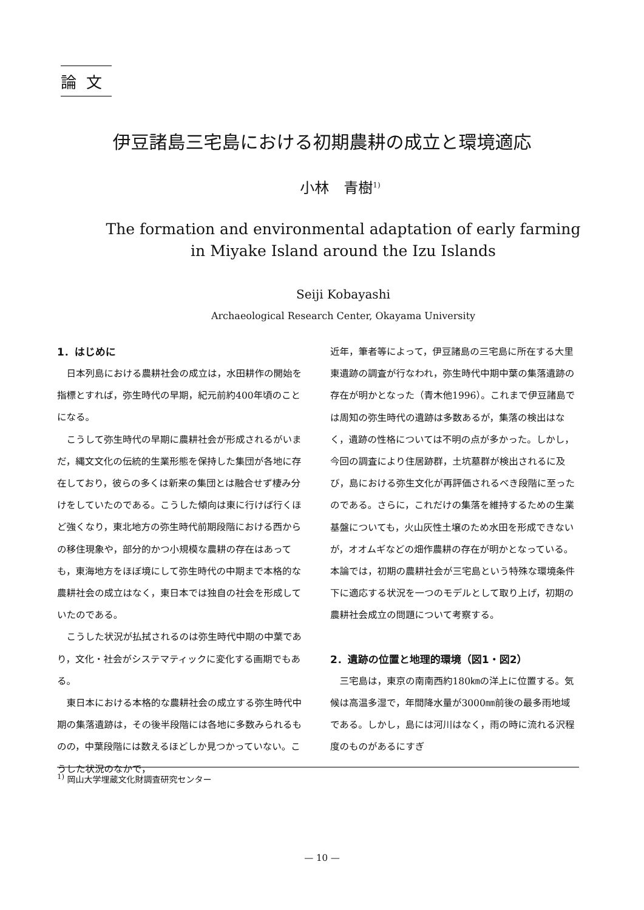論文
伊豆諸島三宅島における初期農耕の成立と環境適応
小林　青樹<sup>1)</sup>
The formation and environmental adaptation of early farming
in Miyake Island around the Izu Islands
Seiji Kobayashi
Archaeological Research Center, Okayama University
1．はじめに
日本列島における農耕社会の成立は，水田耕作の開始を指標とすれば，弥生時代の早期，紀元前約400年頃のことになる。
こうして弥生時代の早期に農耕社会が形成されるがいまだ，縄文文化の伝統的生業形態を保持した集団が各地に存在しており，彼らの多くは新来の集団とは融合せず棲み分けをしていたのである。こうした傾向は東に行けば行くほど強くなり，東北地方の弥生時代前期段階における西からの移住現象や，部分的かつ小規模な農耕の存在はあっても，東海地方をほぼ境にして弥生時代の中期まで本格的な農耕社会の成立はなく，東日本では独自の社会を形成していたのである。
こうした状況が払拭されるのは弥生時代中期の中葉であり，文化・社会がシステマティックに変化する画期でもある。
東日本における本格的な農耕社会の成立する弥生時代中期の集落遺跡は，その後半段階には各地に多数みられるものの，中葉段階には数えるほどしか見つかっていない。こうした状況のなかで，
近年，筆者等によって，伊豆諸島の三宅島に所在する大里東遺跡の調査が行なわれ，弥生時代中期中葉の集落遺跡の存在が明かとなった（青木他1996）。これまで伊豆諸島では周知の弥生時代の遺跡は多数あるが，集落の検出はなく，遺跡の性格については不明の点が多かった。しかし，今回の調査により住居跡群，土坑墓群が検出されるに及び，島における弥生文化が再評価されるべき段階に至ったのである。さらに，これだけの集落を維持するための生業基盤についても，火山灰性土壌のため水田を形成できないが，オオムギなどの畑作農耕の存在が明かとなっている。本論では，初期の農耕社会が三宅島という特殊な環境条件下に適応する状況を一つのモデルとして取り上げ，初期の農耕社会成立の問題について考察する。
2．遺跡の位置と地理的環境（図1・図2）
三宅島は，東京の南南西約180㎞の洋上に位置する。気候は高温多湿で，年間降水量が3000㎜前後の最多雨地域である。しかし，島には河川はなく，雨の時に流れる沢程度のものがあるにすぎ
<sup>1)</sup> 岡山大学埋蔵文化財調査研究センター
— 10 —